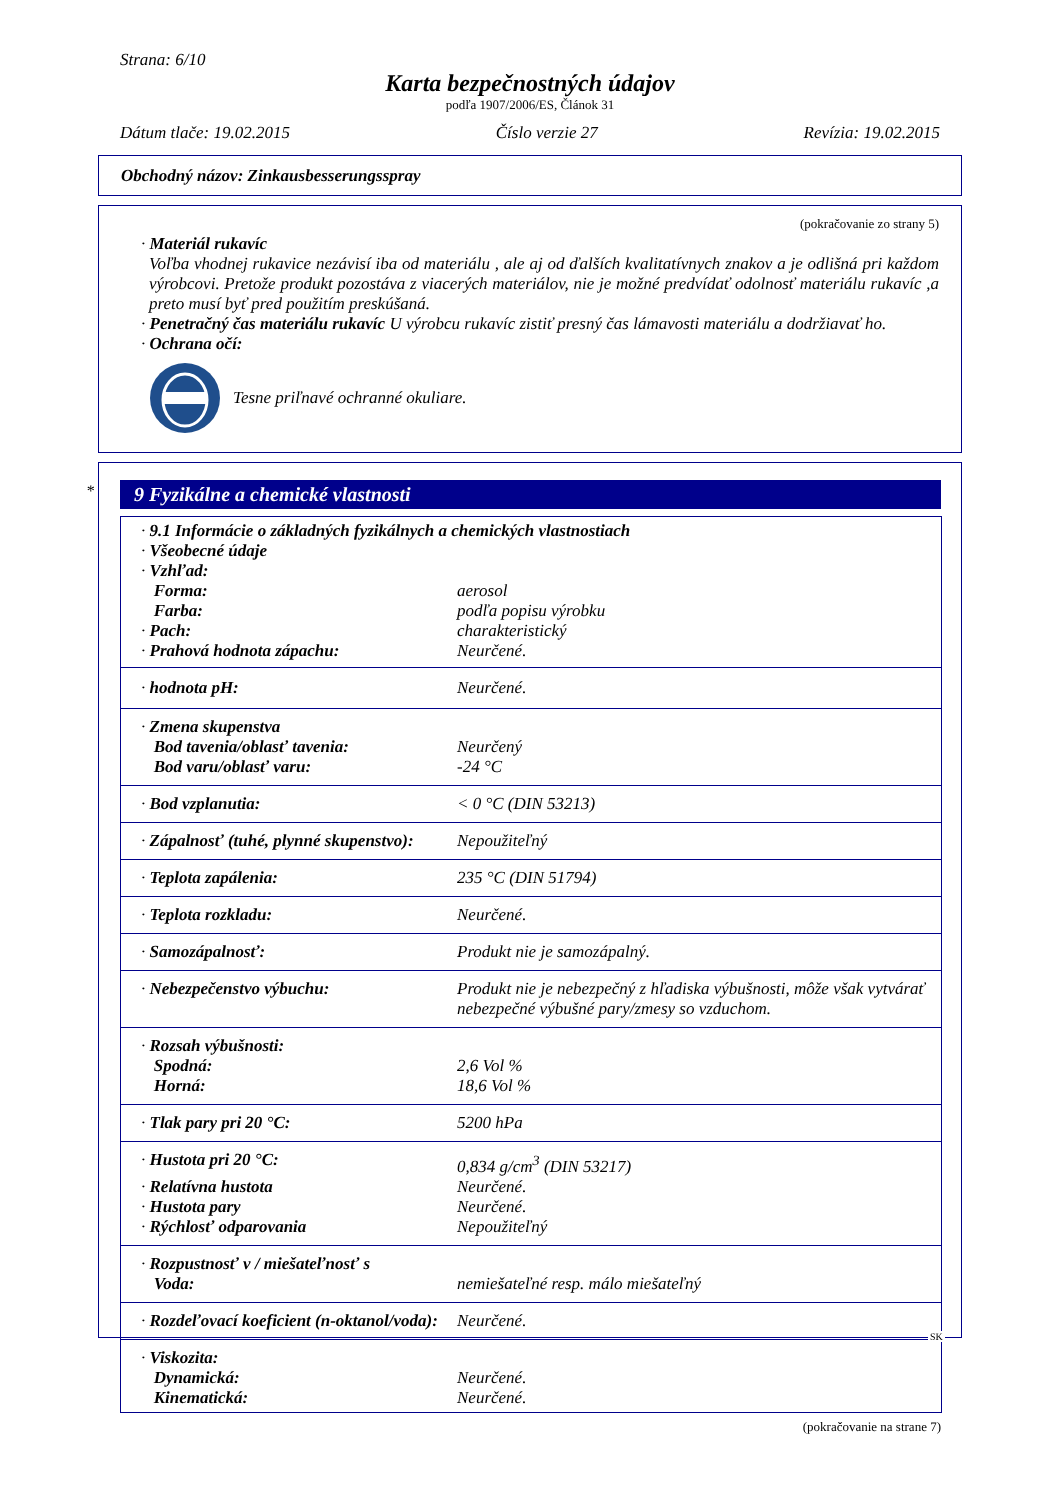Strana: 6/10
Karta bezpečnostných údajov
podľa 1907/2006/ES, Článok 31
Dátum tlače: 19.02.2015 Číslo verzie 27 Revízia: 19.02.2015
Obchodný názov: Zinkausbesserungsspray
(pokračovanie zo strany 5)
· Materiál rukavíc
Voľba vhodnej rukavice nezávisí iba od materiálu , ale aj od ďalších kvalitatívnych znakov a je odlišná pri každom výrobcovi. Pretože produkt pozostáva z viacerých materiálov, nie je možné predvídať odolnosť materiálu rukavíc ,a preto musí byť pred použitím preskúšaná.
· Penetračný čas materiálu rukavíc U výrobcu rukavíc zistiť presný čas lámavosti materiálu a dodržiavať ho.
· Ochrana očí:
Tesne priľnavé ochranné okuliare.
*
9 Fyzikálne a chemické vlastnosti
| · 9.1 Informácie o základných fyzikálnych a chemických vlastnostiach | |
| · Všeobecné údaje | |
| · Vzhľad: | |
| Forma: | aerosol |
| Farba: | podľa popisu výrobku |
| · Pach: | charakteristický |
| · Prahová hodnota zápachu: | Neurčené. |
| · hodnota pH: | Neurčené. |
| · Zmena skupenstva | |
| Bod tavenia/oblasť tavenia: | Neurčený |
| Bod varu/oblasť varu: | -24 °C |
| · Bod vzplanutia: | < 0 °C (DIN 53213) |
| · Zápalnosť (tuhé, plynné skupenstvo): | Nepoužiteľný |
| · Teplota zapálenia: | 235 °C (DIN 51794) |
| · Teplota rozkladu: | Neurčené. |
| · Samozápalnosť: | Produkt nie je samozápalný. |
| · Nebezpečenstvo výbuchu: | Produkt nie je nebezpečný z hľadiska výbušnosti, môže však vytvárať nebezpečné výbušné pary/zmesy so vzduchom. |
| · Rozsah výbušnosti: | |
| Spodná: | 2,6 Vol % |
| Horná: | 18,6 Vol % |
| · Tlak pary pri 20 °C: | 5200 hPa |
| · Hustota pri 20 °C: | 0,834 g/cm<sup>3</sup> (DIN 53217) |
| · Relatívna hustota | Neurčené. |
| · Hustota pary | Neurčené. |
| · Rýchlosť odparovania | Nepoužiteľný |
| · Rozpustnosť v / miešateľnosť s | |
| Voda: | nemiešateľné resp. málo miešateľný |
| · Rozdeľovací koeficient (n-oktanol/voda): | Neurčené. |
| · Viskozita: | |
| Dynamická: | Neurčené. |
| Kinematická: | Neurčené. |
(pokračovanie na strane 7)
SK